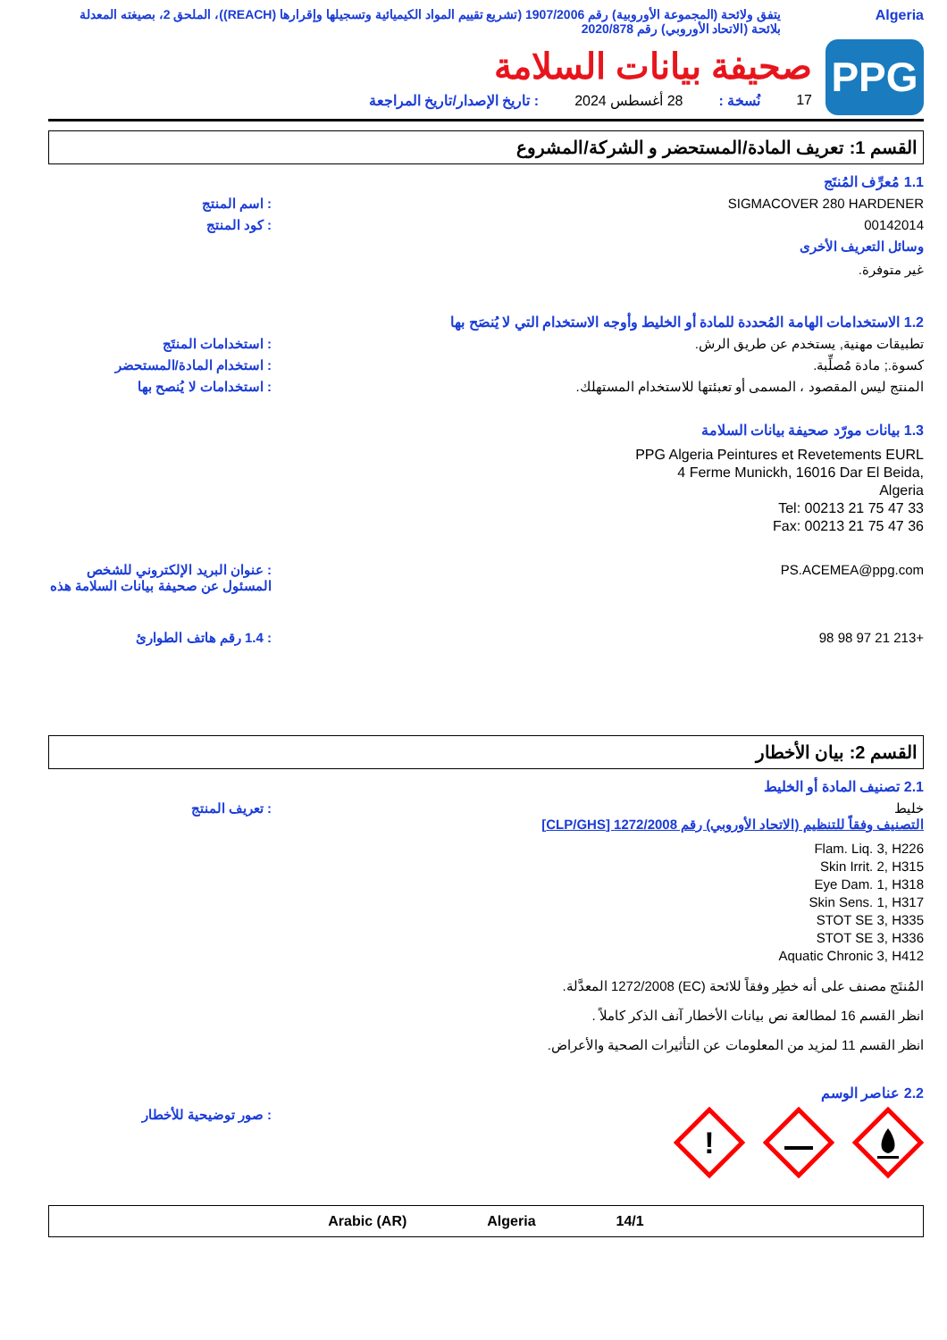Algeria يتفق ولائحة (المجموعة الأوروبية) رقم 1907/2006 (تشريع تقييم المواد الكيميائية وتسجيلها وإقرارها (REACH))، الملحق 2، بصيغته المعدلة بلائحة (الاتحاد الأوروبي) رقم 2020/878
PPG
صحيفة بيانات السلامة
17 نُسخة : 28 أغسطس 2024: تاريخ الإصدار/تاريخ المراجعة
القسم 1: تعريف المادة/المستحضر و الشركة/المشروع
1.1 مُعرِّف المُنتَج
SIGMACOVER 280 HARDENER : اسم المنتج
00142014 : كود المنتج
وسائل التعريف الأخرى
غير متوفرة.
1.2 الاستخدامات الهامة المُحددة للمادة أو الخليط وأوجه الاستخدام التي لا يُنصَح بها
تطبيقات مهنية, يستخدم عن طريق الرش. : استخدامات المنتَج
كسوة.; مادة مُصلِّبة. : استخدام المادة/المستحضر
المنتج ليس المقصود ، المسمى أو تعبئتها للاستخدام المستهلك. : استخدامات لا يُنصح بها
1.3 بيانات مورّد صحيفة بيانات السلامة
PPG Algeria Peintures et Revetements EURL
4 Ferme Munickh, 16016 Dar El Beida,
Algeria
Tel: 00213 21 75 47 33
Fax: 00213 21 75 47 36
PS.ACEMEA@ppg.com : عنوان البريد الإلكتروني للشخص المسئول عن صحيفة بيانات السلامة هذه
+213 21 97 98 98 : 1.4 رقم هاتف الطوارئ
القسم 2: بيان الأخطار
2.1 تصنيف المادة أو الخليط
خليط
التصنيف وفقاً للتنظيم (الاتحاد الأوروبي) رقم 1272/2008 [CLP/GHS]
Flam. Liq. 3, H226
Skin Irrit. 2, H315
Eye Dam. 1, H318
Skin Sens. 1, H317
STOT SE 3, H335
STOT SE 3, H336
Aquatic Chronic 3, H412
المُنتَج مصنف على أنه خطِر وفقاً للائحة (EC) 1272/2008 المعدَّلة.
انظر القسم 16 لمطالعة نص بيانات الأخطار آنف الذكر كاملاً .
انظر القسم 11 لمزيد من المعلومات عن التأثيرات الصحية والأعراض.
: تعريف المنتج
2.2 عناصر الوسم
!
: صور توضيحية للأخطار
14/1 Algeria Arabic (AR)